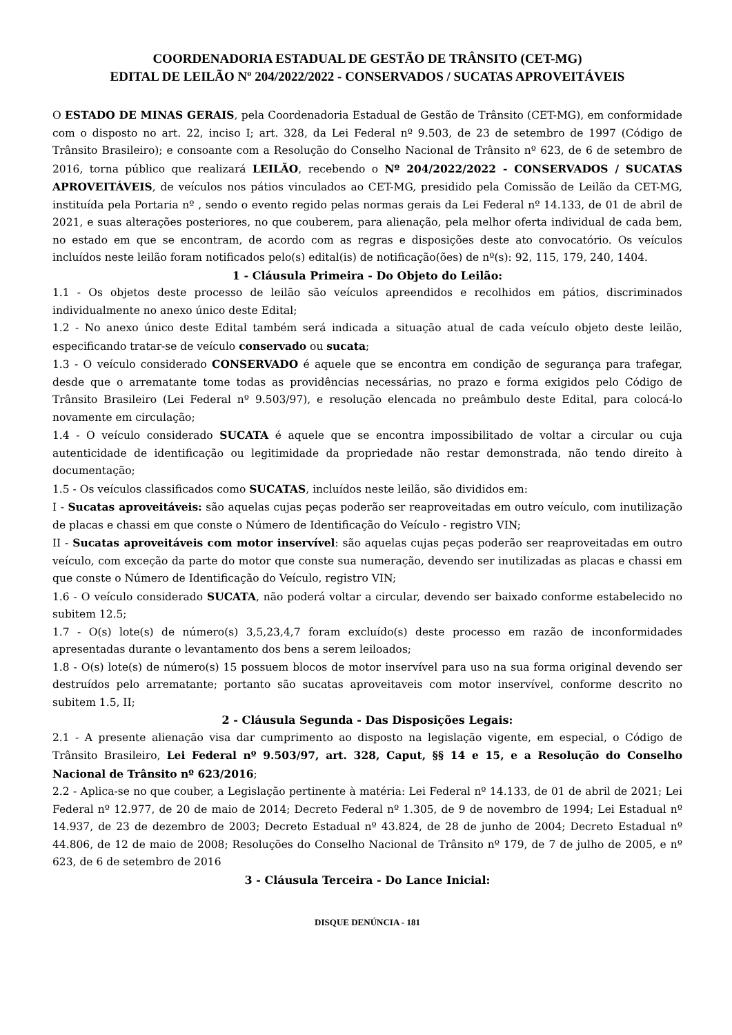COORDENADORIA ESTADUAL DE GESTÃO DE TRÂNSITO (CET-MG)
EDITAL DE LEILÃO Nº 204/2022/2022 - CONSERVADOS / SUCATAS APROVEITÁVEIS
O ESTADO DE MINAS GERAIS, pela Coordenadoria Estadual de Gestão de Trânsito (CET-MG), em conformidade com o disposto no art. 22, inciso I; art. 328, da Lei Federal nº 9.503, de 23 de setembro de 1997 (Código de Trânsito Brasileiro); e consoante com a Resolução do Conselho Nacional de Trânsito nº 623, de 6 de setembro de 2016, torna público que realizará LEILÃO, recebendo o Nº 204/2022/2022 - CONSERVADOS / SUCATAS APROVEITÁVEIS, de veículos nos pátios vinculados ao CET-MG, presidido pela Comissão de Leilão da CET-MG, instituída pela Portaria nº , sendo o evento regido pelas normas gerais da Lei Federal nº 14.133, de 01 de abril de 2021, e suas alterações posteriores, no que couberem, para alienação, pela melhor oferta individual de cada bem, no estado em que se encontram, de acordo com as regras e disposições deste ato convocatório. Os veículos incluídos neste leilão foram notificados pelo(s) edital(is) de notificação(ões) de nº(s): 92, 115, 179, 240, 1404.
1 - Cláusula Primeira - Do Objeto do Leilão:
1.1 - Os objetos deste processo de leilão são veículos apreendidos e recolhidos em pátios, discriminados individualmente no anexo único deste Edital;
1.2 - No anexo único deste Edital também será indicada a situação atual de cada veículo objeto deste leilão, especificando tratar-se de veículo conservado ou sucata;
1.3 - O veículo considerado CONSERVADO é aquele que se encontra em condição de segurança para trafegar, desde que o arrematante tome todas as providências necessárias, no prazo e forma exigidos pelo Código de Trânsito Brasileiro (Lei Federal nº 9.503/97), e resolução elencada no preâmbulo deste Edital, para colocá-lo novamente em circulação;
1.4 - O veículo considerado SUCATA é aquele que se encontra impossibilitado de voltar a circular ou cuja autenticidade de identificação ou legitimidade da propriedade não restar demonstrada, não tendo direito à documentação;
1.5 - Os veículos classificados como SUCATAS, incluídos neste leilão, são divididos em:
I - Sucatas aproveitáveis: são aquelas cujas peças poderão ser reaproveitadas em outro veículo, com inutilização de placas e chassi em que conste o Número de Identificação do Veículo - registro VIN;
II - Sucatas aproveitáveis com motor inservível: são aquelas cujas peças poderão ser reaproveitadas em outro veículo, com exceção da parte do motor que conste sua numeração, devendo ser inutilizadas as placas e chassi em que conste o Número de Identificação do Veículo, registro VIN;
1.6 - O veículo considerado SUCATA, não poderá voltar a circular, devendo ser baixado conforme estabelecido no subitem 12.5;
1.7 - O(s) lote(s) de número(s) 3,5,23,4,7 foram excluído(s) deste processo em razão de inconformidades apresentadas durante o levantamento dos bens a serem leiloados;
1.8 - O(s) lote(s) de número(s) 15 possuem blocos de motor inservível para uso na sua forma original devendo ser destruídos pelo arrematante; portanto são sucatas aproveitaveis com motor inservível, conforme descrito no subitem 1.5, II;
2 - Cláusula Segunda - Das Disposições Legais:
2.1 - A presente alienação visa dar cumprimento ao disposto na legislação vigente, em especial, o Código de Trânsito Brasileiro, Lei Federal nº 9.503/97, art. 328, Caput, §§ 14 e 15, e a Resolução do Conselho Nacional de Trânsito nº 623/2016;
2.2 - Aplica-se no que couber, a Legislação pertinente à matéria: Lei Federal nº 14.133, de 01 de abril de 2021; Lei Federal nº 12.977, de 20 de maio de 2014; Decreto Federal nº 1.305, de 9 de novembro de 1994; Lei Estadual nº 14.937, de 23 de dezembro de 2003; Decreto Estadual nº 43.824, de 28 de junho de 2004; Decreto Estadual nº 44.806, de 12 de maio de 2008; Resoluções do Conselho Nacional de Trânsito nº 179, de 7 de julho de 2005, e nº 623, de 6 de setembro de 2016
3 - Cláusula Terceira - Do Lance Inicial:
DISQUE DENÚNCIA - 181